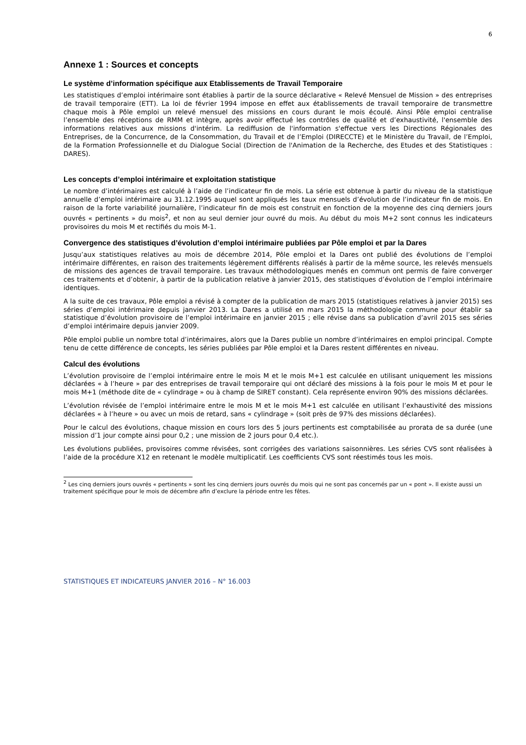6
Annexe 1 : Sources et concepts
Le système d’information spécifique aux Etablissements de Travail Temporaire
Les statistiques d’emploi intérimaire sont établies à partir de la source déclarative « Relevé Mensuel de Mission » des entreprises de travail temporaire (ETT). La loi de février 1994 impose en effet aux établissements de travail temporaire de transmettre chaque mois à Pôle emploi un relevé mensuel des missions en cours durant le mois écoulé. Ainsi Pôle emploi centralise l’ensemble des réceptions de RMM et intègre, après avoir effectué les contrôles de qualité et d’exhaustivité, l'ensemble des informations relatives aux missions d'intérim. La rediffusion de l'information s'effectue vers les Directions Régionales des Entreprises, de la Concurrence, de la Consommation, du Travail et de l’Emploi (DIRECCTE) et le Ministère du Travail, de l’Emploi, de la Formation Professionnelle et du Dialogue Social (Direction de l'Animation de la Recherche, des Etudes et des Statistiques : DARES).
Les concepts d’emploi intérimaire et exploitation statistique
Le nombre d’intérimaires est calculé à l’aide de l’indicateur fin de mois. La série est obtenue à partir du niveau de la statistique annuelle d’emploi intérimaire au 31.12.1995 auquel sont appliqués les taux mensuels d’évolution de l’indicateur fin de mois. En raison de la forte variabilité journalière, l’indicateur fin de mois est construit en fonction de la moyenne des cinq derniers jours ouvrés « pertinents » du mois<sup>2</sup>, et non au seul dernier jour ouvré du mois. Au début du mois M+2 sont connus les indicateurs provisoires du mois M et rectifiés du mois M-1.
Convergence des statistiques d’évolution d’emploi intérimaire publiées par Pôle emploi et par la Dares
Jusqu’aux statistiques relatives au mois de décembre 2014, Pôle emploi et la Dares ont publié des évolutions de l’emploi intérimaire différentes, en raison des traitements légèrement différents réalisés à partir de la même source, les relevés mensuels de missions des agences de travail temporaire. Les travaux méthodologiques menés en commun ont permis de faire converger ces traitements et d’obtenir, à partir de la publication relative à janvier 2015, des statistiques d’évolution de l’emploi intérimaire identiques.
A la suite de ces travaux, Pôle emploi a révisé à compter de la publication de mars 2015 (statistiques relatives à janvier 2015) ses séries d’emploi intérimaire depuis janvier 2013. La Dares a utilisé en mars 2015 la méthodologie commune pour établir sa statistique d’évolution provisoire de l’emploi intérimaire en janvier 2015 ; elle révise dans sa publication d’avril 2015 ses séries d’emploi intérimaire depuis janvier 2009.
Pôle emploi publie un nombre total d’intérimaires, alors que la Dares publie un nombre d’intérimaires en emploi principal. Compte tenu de cette différence de concepts, les séries publiées par Pôle emploi et la Dares restent différentes en niveau.
Calcul des évolutions
L’évolution provisoire de l’emploi intérimaire entre le mois M et le mois M+1 est calculée en utilisant uniquement les missions déclarées « à l’heure » par des entreprises de travail temporaire qui ont déclaré des missions à la fois pour le mois M et pour le mois M+1 (méthode dite de « cylindrage » ou à champ de SIRET constant). Cela représente environ 90% des missions déclarées.
L’évolution révisée de l’emploi intérimaire entre le mois M et le mois M+1 est calculée en utilisant l’exhaustivité des missions déclarées « à l’heure » ou avec un mois de retard, sans « cylindrage » (soit près de 97% des missions déclarées).
Pour le calcul des évolutions, chaque mission en cours lors des 5 jours pertinents est comptabilisée au prorata de sa durée (une mission d’1 jour compte ainsi pour 0,2 ; une mission de 2 jours pour 0,4 etc.).
Les évolutions publiées, provisoires comme révisées, sont corrigées des variations saisonnières. Les séries CVS sont réalisées à l’aide de la procédure X12 en retenant le modèle multiplicatif. Les coefficients CVS sont réestimés tous les mois.
<sup>2</sup> Les cinq derniers jours ouvrés « pertinents » sont les cinq derniers jours ouvrés du mois qui ne sont pas concernés par un « pont ». Il existe aussi un traitement spécifique pour le mois de décembre afin d’exclure la période entre les fêtes.
STATISTIQUES ET INDICATEURS JANVIER 2016 – N° 16.003